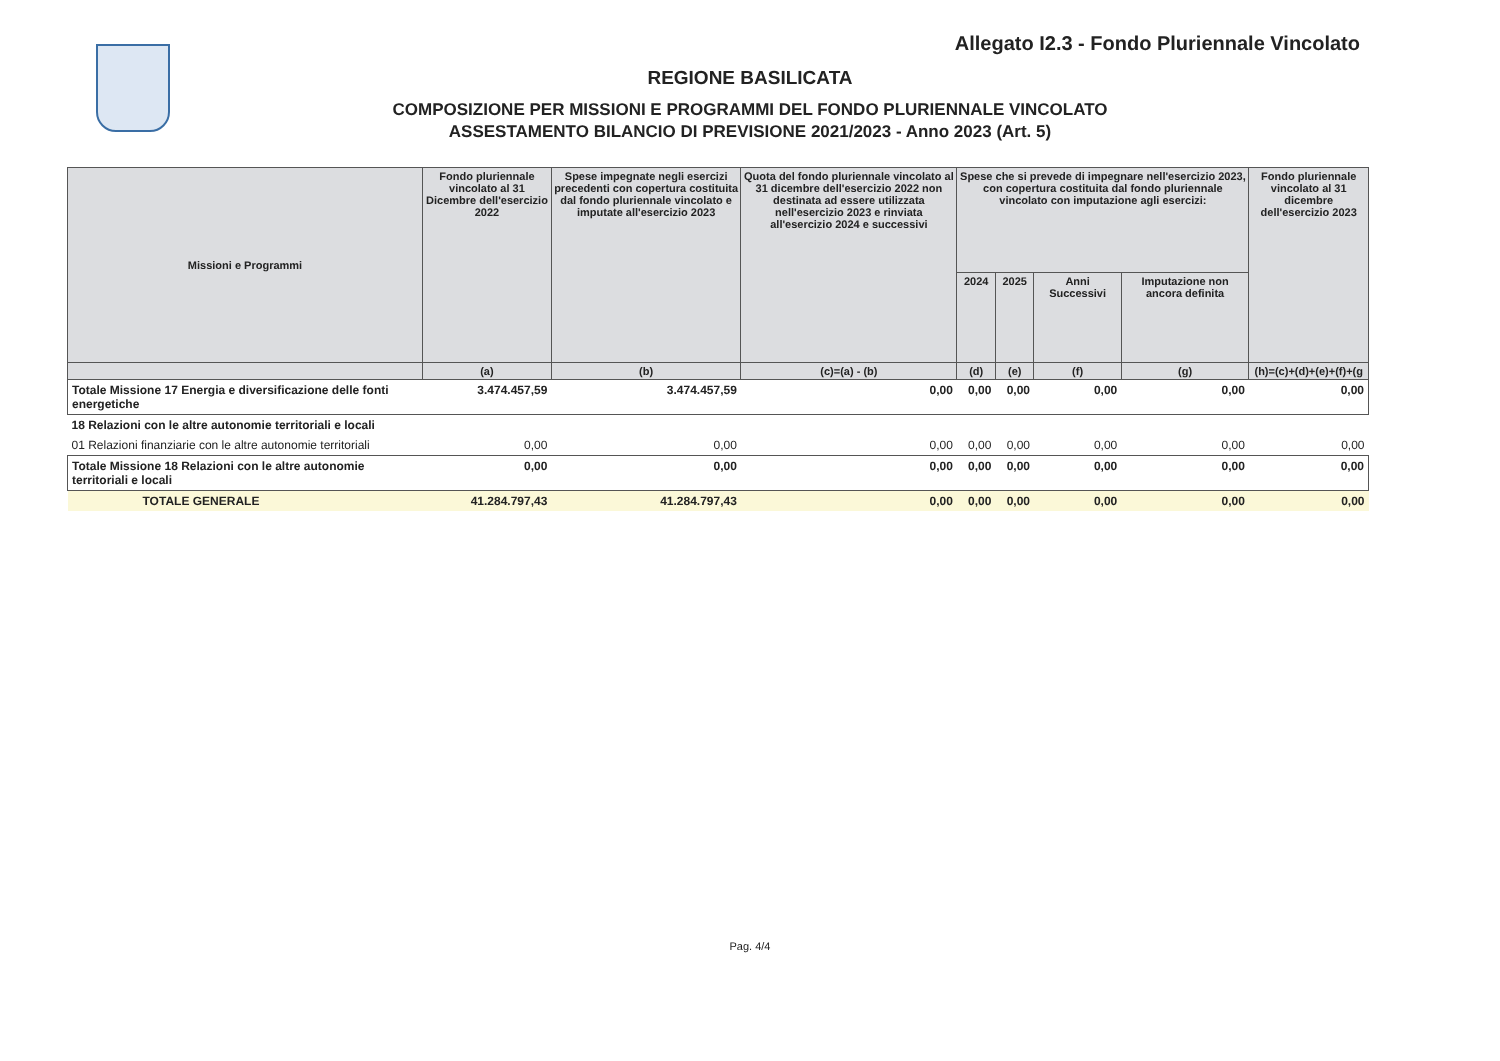Allegato I2.3 - Fondo Pluriennale Vincolato
REGIONE BASILICATA
COMPOSIZIONE PER MISSIONI E PROGRAMMI DEL FONDO PLURIENNALE VINCOLATO
ASSESTAMENTO BILANCIO DI PREVISIONE 2021/2023 - Anno 2023 (Art. 5)
| Missioni e Programmi | Fondo pluriennale vincolato al 31 Dicembre dell'esercizio 2022 | Spese impegnate negli esercizi precedenti con copertura costituita dal fondo pluriennale vincolato e imputate all'esercizio 2023 | Quota del fondo pluriennale vincolato al 31 dicembre dell'esercizio 2022 non destinata ad essere utilizzata nell'esercizio 2023 e rinviata all'esercizio 2024 e successivi | Spese che si prevede di impegnare nell'esercizio 2023, con copertura costituita dal fondo pluriennale vincolato con imputazione agli esercizi: | | | | Fondo pluriennale vincolato al 31 dicembre dell'esercizio 2023 |
| --- | --- | --- | --- | --- | --- | --- | --- | --- |
| | | | | 2024 | 2025 | Anni Successivi | Imputazione non ancora definita | |
| | (a) | (b) | (c)=(a) - (b) | (d) | (e) | (f) | (g) | (h)=(c)+(d)+(e)+(f)+(g |
| Totale Missione 17 Energia e diversificazione delle fonti energetiche | 3.474.457,59 | 3.474.457,59 | 0,00 | 0,00 | 0,00 | 0,00 | 0,00 | 0,00 |
| 18 Relazioni con le altre autonomie territoriali e locali | | | | | | | | |
| 01 Relazioni finanziarie con le altre autonomie territoriali | 0,00 | 0,00 | 0,00 | 0,00 | 0,00 | 0,00 | 0,00 | 0,00 |
| Totale Missione 18 Relazioni con le altre autonomie territoriali e locali | 0,00 | 0,00 | 0,00 | 0,00 | 0,00 | 0,00 | 0,00 | 0,00 |
| TOTALE GENERALE | 41.284.797,43 | 41.284.797,43 | 0,00 | 0,00 | 0,00 | 0,00 | 0,00 | 0,00 |
Pag. 4/4